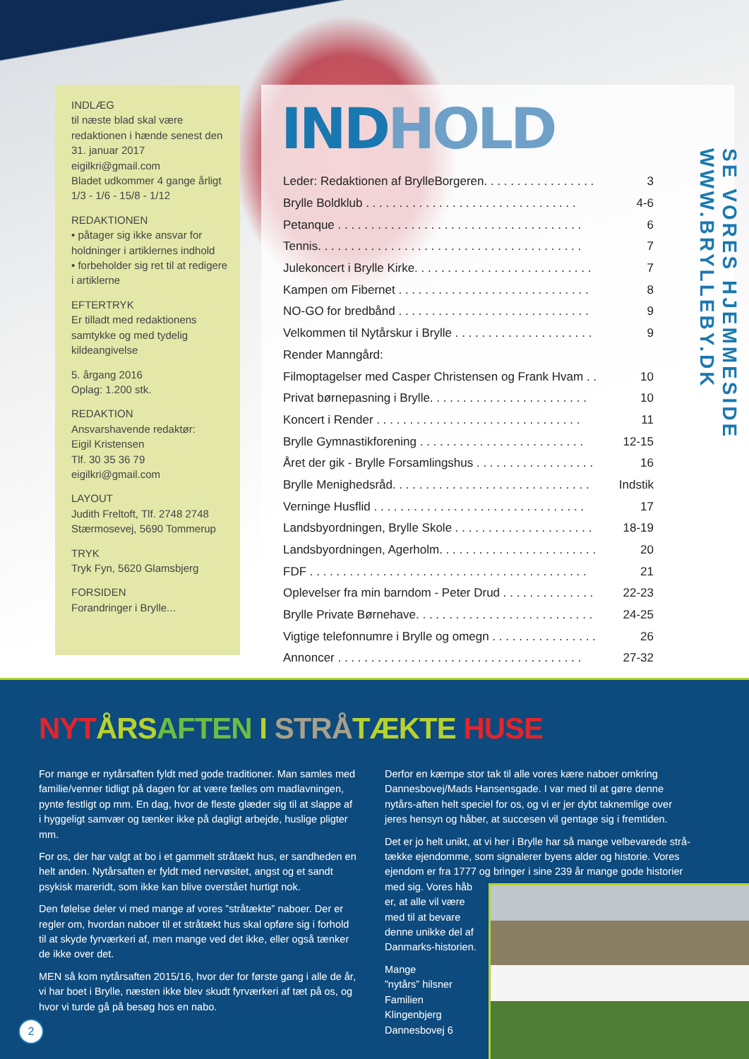INDLÆG
til næste blad skal være redaktionen i hænde senest den 31. januar 2017
eigilkri@gmail.com
Bladet udkommer 4 gange årligt
1/3 - 1/6 - 15/8 - 1/12
REDAKTIONEN
• påtager sig ikke ansvar for holdninger i artiklernes indhold
• forbeholder sig ret til at redigere i artiklerne
EFTERTRYK
Er tilladt med redaktionens samtykke og med tydelig kildeangivelse
5. årgang 2016
Oplag: 1.200 stk.
REDAKTION
Ansvarshavende redaktør:
Eigil Kristensen
Tlf. 30 35 36 79
eigilkri@gmail.com
LAYOUT
Judith Freltoft, Tlf. 2748 2748
Stærmosevej, 5690 Tommerup
TRYK
Tryk Fyn, 5620 Glamsbjerg
FORSIDEN
Forandringer i Brylle...
INDHOLD
Leder: Redaktionen af BrylleBorgeren. . . . . . . . . . . . . . . . . 3
Brylle Boldklub . . . . . . . . . . . . . . . . . . . . . . . . . . . . . . . . 4-6
Petanque . . . . . . . . . . . . . . . . . . . . . . . . . . . . . . . . . . . . . 6
Tennis. . . . . . . . . . . . . . . . . . . . . . . . . . . . . . . . . . . . . . . . 7
Julekoncert i Brylle Kirke. . . . . . . . . . . . . . . . . . . . . . . . . . . 7
Kampen om Fibernet . . . . . . . . . . . . . . . . . . . . . . . . . . . . . 8
NO-GO for bredbånd . . . . . . . . . . . . . . . . . . . . . . . . . . . . . 9
Velkommen til Nytårskur i Brylle . . . . . . . . . . . . . . . . . . . . . 9
Render Manngård:
Filmoptagelser med Casper Christensen og Frank Hvam . . 10
Privat børnepasning i Brylle. . . . . . . . . . . . . . . . . . . . . . . . 10
Koncert i Render . . . . . . . . . . . . . . . . . . . . . . . . . . . . . . . 11
Brylle Gymnastikforening . . . . . . . . . . . . . . . . . . . . . . . . . 12-15
Året der gik - Brylle Forsamlingshus . . . . . . . . . . . . . . . . . . 16
Brylle Menighedsråd. . . . . . . . . . . . . . . . . . . . . . . . . . . . . . Indstik
Verninge Husflid . . . . . . . . . . . . . . . . . . . . . . . . . . . . . . . . 17
Landsbyordningen, Brylle Skole . . . . . . . . . . . . . . . . . . . . . 18-19
Landsbyordningen, Agerholm. . . . . . . . . . . . . . . . . . . . . . . . 20
FDF . . . . . . . . . . . . . . . . . . . . . . . . . . . . . . . . . . . . . . . . . . 21
Oplevelser fra min barndom - Peter Drud . . . . . . . . . . . . . . 22-23
Brylle Private Børnehave. . . . . . . . . . . . . . . . . . . . . . . . . . . 24-25
Vigtige telefonnumre i Brylle og omegn . . . . . . . . . . . . . . . . 26
Annoncer . . . . . . . . . . . . . . . . . . . . . . . . . . . . . . . . . . . . . 27-32
SE VORES HJEMMESIDE WWW.BRYLLEBY.DK
NYT ÅRS AFTEN I STRÅ TÆKTE HUSE
For mange er nytårsaften fyldt med gode traditioner. Man samles med familie/venner tidligt på dagen for at være fælles om madlavningen, pynte festligt op mm. En dag, hvor de fleste glæder sig til at slappe af i hyggeligt samvær og tænker ikke på dagligt arbejde, huslige pligter mm.
For os, der har valgt at bo i et gammelt stråtækt hus, er sandheden en helt anden. Nytårsaften er fyldt med nervøsitet, angst og et sandt psykisk mareridt, som ikke kan blive overstået hurtigt nok.
Den følelse deler vi med mange af vores ”stråtækte” naboer. Der er regler om, hvordan naboer til et stråtækt hus skal opføre sig i forhold til at skyde fyrværkeri af, men mange ved det ikke, eller også tænker de ikke over det.
MEN så kom nytårsaften 2015/16, hvor der for første gang i alle de år, vi har boet i Brylle, næsten ikke blev skudt fyrværkeri af tæt på os, og hvor vi turde gå på besøg hos en nabo.
Derfor en kæmpe stor tak til alle vores kære naboer omkring Dannesbovej/Mads Hansensgade. I var med til at gøre denne nytårs-aften helt speciel for os, og vi er jer dybt taknemlige over jeres hensyn og håber, at succesen vil gentage sig i fremtiden.
Det er jo helt unikt, at vi her i Brylle har så mange velbevarede strå-tække ejendomme, som signalerer byens alder og historie. Vores ejendom er fra 1777 og bringer i sine 239 år mange gode historier med sig. Vores håb
er, at alle vil være
med til at bevare
denne unikke del af
Danmarks-historien.
Mange
”nytårs” hilsner
Familien
Klingenbjerg
Dannesbovej 6
2